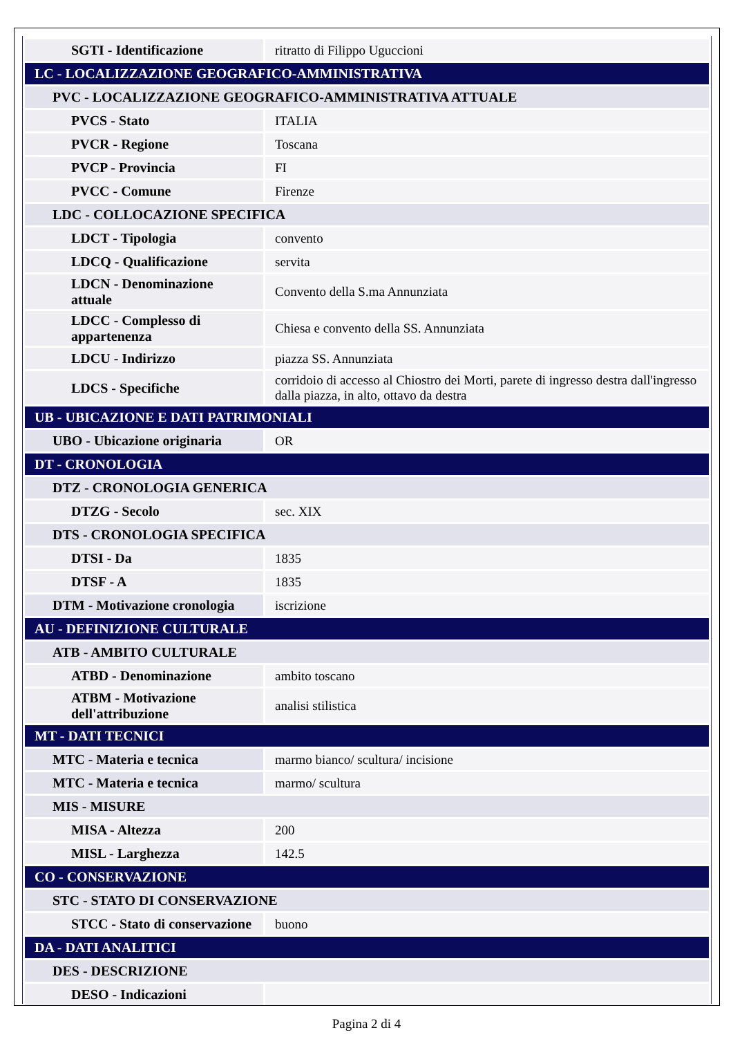| SGTI - Identificazione | ritratto di Filippo Uguccioni |
| LC - LOCALIZZAZIONE GEOGRAFICO-AMMINISTRATIVA | |
| PVC - LOCALIZZAZIONE GEOGRAFICO-AMMINISTRATIVA ATTUALE | |
| PVCS - Stato | ITALIA |
| PVCR - Regione | Toscana |
| PVCP - Provincia | FI |
| PVCC - Comune | Firenze |
| LDC - COLLOCAZIONE SPECIFICA | |
| LDCT - Tipologia | convento |
| LDCQ - Qualificazione | servita |
| LDCN - Denominazione attuale | Convento della S.ma Annunziata |
| LDCC - Complesso di appartenenza | Chiesa e convento della SS. Annunziata |
| LDCU - Indirizzo | piazza SS. Annunziata |
| LDCS - Specifiche | corridoio di accesso al Chiostro dei Morti, parete di ingresso destra dall'ingresso dalla piazza, in alto, ottavo da destra |
| UB - UBICAZIONE E DATI PATRIMONIALI | |
| UBO - Ubicazione originaria | OR |
| DT - CRONOLOGIA | |
| DTZ - CRONOLOGIA GENERICA | |
| DTZG - Secolo | sec. XIX |
| DTS - CRONOLOGIA SPECIFICA | |
| DTSI - Da | 1835 |
| DTSF - A | 1835 |
| DTM - Motivazione cronologia | iscrizione |
| AU - DEFINIZIONE CULTURALE | |
| ATB - AMBITO CULTURALE | |
| ATBD - Denominazione | ambito toscano |
| ATBM - Motivazione dell'attribuzione | analisi stilistica |
| MT - DATI TECNICI | |
| MTC - Materia e tecnica | marmo bianco/ scultura/ incisione |
| MTC - Materia e tecnica | marmo/ scultura |
| MIS - MISURE | |
| MISA - Altezza | 200 |
| MISL - Larghezza | 142.5 |
| CO - CONSERVAZIONE | |
| STC - STATO DI CONSERVAZIONE | |
| STCC - Stato di conservazione | buono |
| DA - DATI ANALITICI | |
| DES - DESCRIZIONE | |
| DESO - Indicazioni | |
Pagina 2 di 4